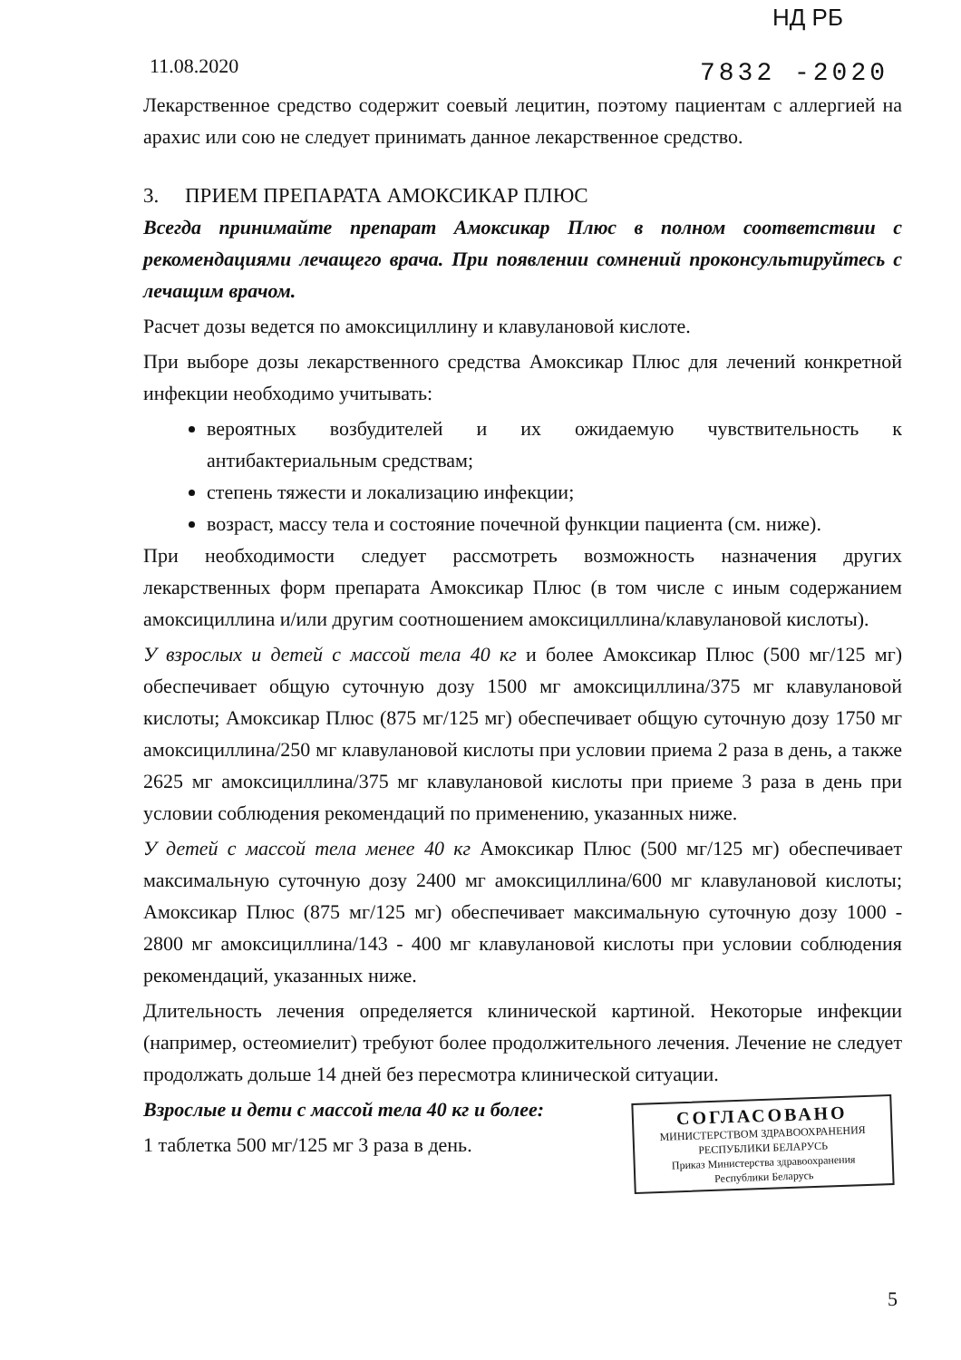НД РБ
11.08.2020 7832 -2020
Лекарственное средство содержит соевый лецитин, поэтому пациентам с аллергией на арахис или сою не следует принимать данное лекарственное средство.
3. ПРИЕМ ПРЕПАРАТА АМОКСИКАР ПЛЮС
Всегда принимайте препарат Амоксикар Плюс в полном соответствии с рекомендациями лечащего врача. При появлении сомнений проконсультируйтесь с лечащим врачом.
Расчет дозы ведется по амоксициллину и клавулановой кислоте.
При выборе дозы лекарственного средства Амоксикар Плюс для лечений конкретной инфекции необходимо учитывать:
вероятных возбудителей и их ожидаемую чувствительность к антибактериальным средствам;
степень тяжести и локализацию инфекции;
возраст, массу тела и состояние почечной функции пациента (см. ниже).
При необходимости следует рассмотреть возможность назначения других лекарственных форм препарата Амоксикар Плюс (в том числе с иным содержанием амоксициллина и/или другим соотношением амоксициллина/клавулановой кислоты).
У взрослых и детей с массой тела 40 кг и более Амоксикар Плюс (500 мг/125 мг) обеспечивает общую суточную дозу 1500 мг амоксициллина/375 мг клавулановой кислоты; Амоксикар Плюс (875 мг/125 мг) обеспечивает общую суточную дозу 1750 мг амоксициллина/250 мг клавулановой кислоты при условии приема 2 раза в день, а также 2625 мг амоксициллина/375 мг клавулановой кислоты при приеме 3 раза в день при условии соблюдения рекомендаций по применению, указанных ниже.
У детей с массой тела менее 40 кг Амоксикар Плюс (500 мг/125 мг) обеспечивает максимальную суточную дозу 2400 мг амоксициллина/600 мг клавулановой кислоты; Амоксикар Плюс (875 мг/125 мг) обеспечивает максимальную суточную дозу 1000 - 2800 мг амоксициллина/143 - 400 мг клавулановой кислоты при условии соблюдения рекомендаций, указанных ниже.
Длительность лечения определяется клинической картиной. Некоторые инфекции (например, остеомиелит) требуют более продолжительного лечения. Лечение не следует продолжать дольше 14 дней без пересмотра клинической ситуации.
СОГЛАСОВАНО
МИНИСТЕРСТВОМ ЗДРАВООХРАНЕНИЯ
РЕСПУБЛИКИ БЕЛАРУСЬ
Приказ Министерства здравоохранения
Республики Беларусь
Взрослые и дети с массой тела 40 кг и более:
1 таблетка 500 мг/125 мг 3 раза в день.
5